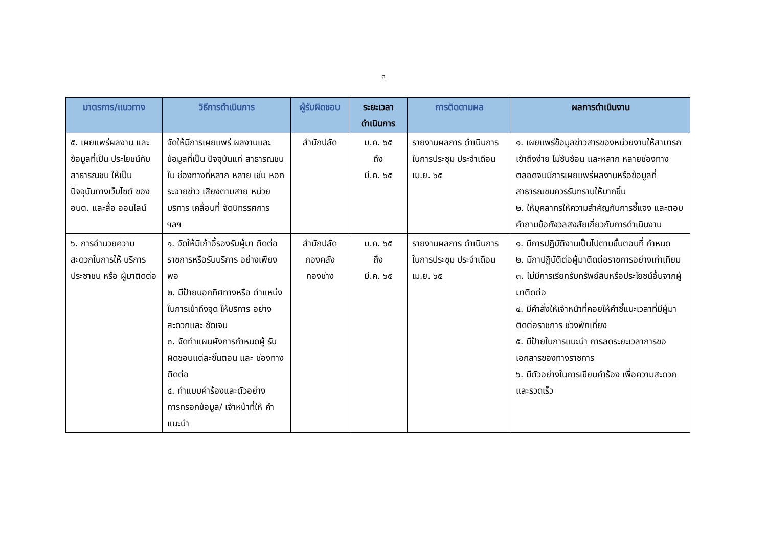๓
| มาตรการ/แนวทาง | วิธีการดำเนินการ | ผู้รับผิดชอบ | ระยะเวลา ดำเนินการ | การติดตามผล | ผลการดำเนินงาน |
| --- | --- | --- | --- | --- | --- |
| ๕. เผยแพร่ผลงาน และข้อมูลที่เป็น ประโยชน์กับ สาธารณชน ให้เป็น ปัจจุบันทางเว็บไซต์ ของ อบต. และสื่อ ออนไลน์ | จัดให้มีการเผยแพร่ ผลงานและ ข้อมูลที่เป็น ปัจจุบันแก่ สาธารณชนใน ช่องทางที่หลาก หลาย เช่น หอกระจายข่าว เสียงตามสาย หน่วยบริการ เคลื่อนที่ จัดนิทรรศการ ฯลฯ | สำนักปลัด | ม.ค. ๖๕ ถึง มี.ค. ๖๕ | รายงานผลการ ดำเนินการในการประชุม ประจำเดือน เม.ย. ๖๕ | ๑. เผยแพร่ข้อมูลข่าวสารของหน่วยงานให้สามารถเข้าถึงง่าย ไม่ซับซ้อน และหลาก หลายช่องทาง ตลอดจนมีการเผยแพร่ผลงานหรือข้อมูลที่สาธารณชนควรรับทราบให้มากขึ้น ๒. ให้บุคลากรให้ความสำคัญกับการชี้แจง และตอบคำถามข้อกังวลสงสัยเกี่ยวกับการดำเนินงาน |
| ๖. การอำนวยความ สะดวกในการให้ บริการประชาชน หรือ ผู้มาติดต่อ | ๑. จัดให้มีเก้าอี้รองรับผู้มา ติดต่อราชการหรือรับบริการ อย่างเพียงพอ ๒. มีป้ายบอกทิศทางหรือ ตำแหน่งในการเข้าถึงจุด ให้บริการ อย่างสะดวกและ ชัดเจน ๓. จัดทำแผนผังการกำหนดผู้ รับผิดชอบแต่ละขั้นตอน และ ช่องทางติดต่อ ๔. ทำแบบคำร้องและตัวอย่าง การกรอกข้อมูล/ เจ้าหน้าที่ให้ คำแนะนำ | สำนักปลัด กองคลัง กองช่าง | ม.ค. ๖๕ ถึง มี.ค. ๖๕ | รายงานผลการ ดำเนินการในการประชุม ประจำเดือน เม.ย. ๖๕ | ๑. มีการปฏิบัติงานเป็นไปตามขั้นตอนที่ กำหนด ๒. มีกาปฏิบัติต่อผู้มาติดต่อราชการอย่างเท่าเทียม ๓. ไม่มีการเรียกรับทรัพย์สินหรือประโยชน์อื่นจากผู้มาติดต่อ ๔. มีคำสั่งให้เจ้าหน้าที่คอยให้คำชี้แนะเวลาที่มีผู้มาติดต่อราชการ ช่วงพักเที่ยง ๕. มีป้ายในการแนะนำ การลดระยะเวลาการขอเอกสารของทางราชการ ๖. มีตัวอย่างในการเขียนคำร้อง เพื่อความสะดวกและรวดเร็ว |